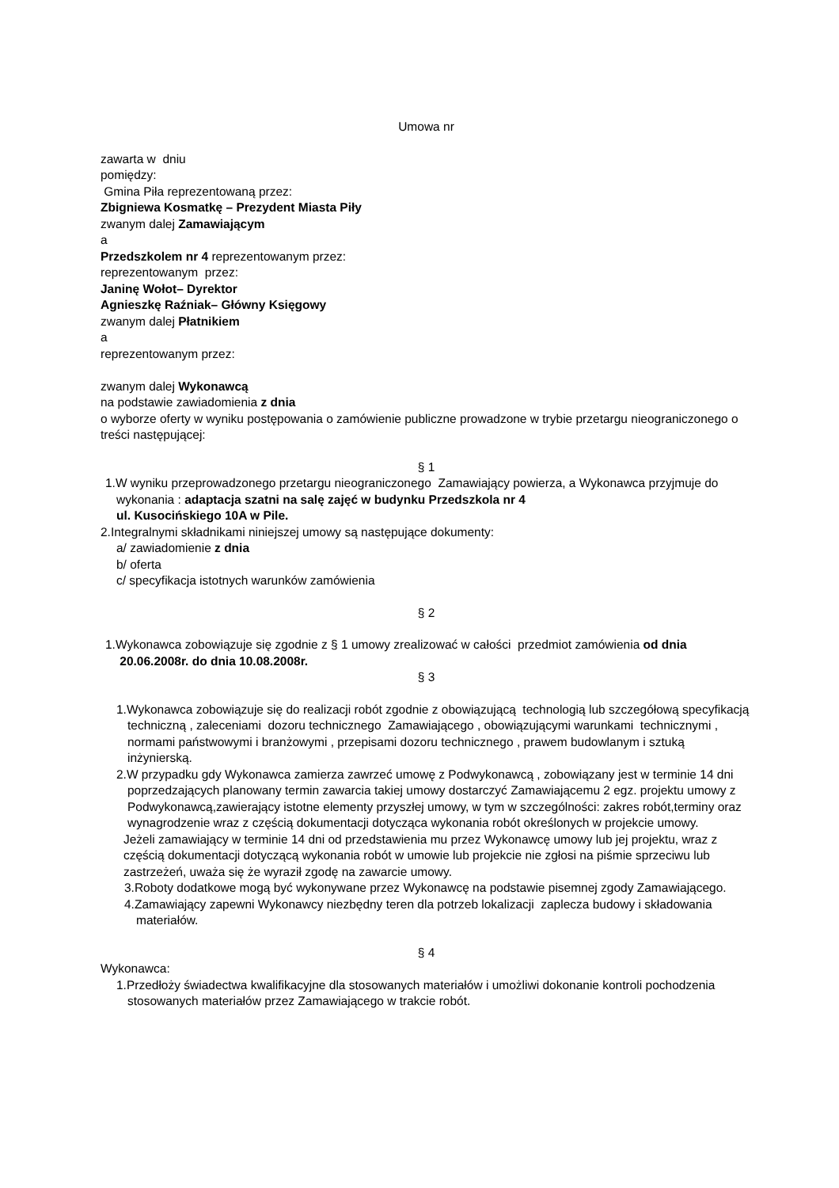Umowa nr
zawarta w dniu
pomiędzy:
Gmina Piła reprezentowaną przez:
Zbigniewa Kosmatkę – Prezydent Miasta Piły
zwanym dalej Zamawiającym
a
Przedszkolem nr 4 reprezentowanym przez:
reprezentowanym przez:
Janinę Wołot– Dyrektor
Agnieszkę Raźniak– Główny Księgowy
zwanym dalej Płatnikiem
a
reprezentowanym przez:
zwanym dalej Wykonawcą
na podstawie zawiadomienia z dnia
o wyborze oferty w wyniku postępowania o zamówienie publiczne prowadzone w trybie przetargu nieograniczonego o treści następującej:
§ 1
1.W wyniku przeprowadzonego przetargu nieograniczonego Zamawiający powierza, a Wykonawca przyjmuje do wykonania : adaptacja szatni na salę zajęć w budynku Przedszkola nr 4
ul. Kusocińskiego 10A w Pile.
2.Integralnymi składnikami niniejszej umowy są następujące dokumenty:
a/ zawiadomienie z dnia
b/ oferta
c/ specyfikacja istotnych warunków zamówienia
§ 2
1.Wykonawca zobowiązuje się zgodnie z § 1 umowy zrealizować w całości przedmiot zamówienia od dnia 20.06.2008r. do dnia 10.08.2008r.
§ 3
1.Wykonawca zobowiązuje się do realizacji robót zgodnie z obowiązującą technologią lub szczegółową specyfikacją techniczną , zaleceniami dozoru technicznego Zamawiającego , obowiązującymi warunkami technicznymi , normami państwowymi i branżowymi , przepisami dozoru technicznego , prawem budowlanym i sztuką inżynierską.
2.W przypadku gdy Wykonawca zamierza zawrzeć umowę z Podwykonawcą , zobowiązany jest w terminie 14 dni poprzedzających planowany termin zawarcia takiej umowy dostarczyć Zamawiającemu 2 egz. projektu umowy z Podwykonawcą,zawierający istotne elementy przyszłej umowy, w tym w szczególności: zakres robót,terminy oraz wynagrodzenie wraz z częścią dokumentacji dotycząca wykonania robót określonych w projekcie umowy.
Jeżeli zamawiający w terminie 14 dni od przedstawienia mu przez Wykonawcę umowy lub jej projektu, wraz z częścią dokumentacji dotyczącą wykonania robót w umowie lub projekcie nie zgłosi na piśmie sprzeciwu lub zastrzeżeń, uważa się że wyraził zgodę na zawarcie umowy.
3.Roboty dodatkowe mogą być wykonywane przez Wykonawcę na podstawie pisemnej zgody Zamawiającego.
4.Zamawiający zapewni Wykonawcy niezbędny teren dla potrzeb lokalizacji zaplecza budowy i składowania materiałów.
§ 4
Wykonawca:
1.Przedłoży świadectwa kwalifikacyjne dla stosowanych materiałów i umożliwi dokonanie kontroli pochodzenia stosowanych materiałów przez Zamawiającego w trakcie robót.